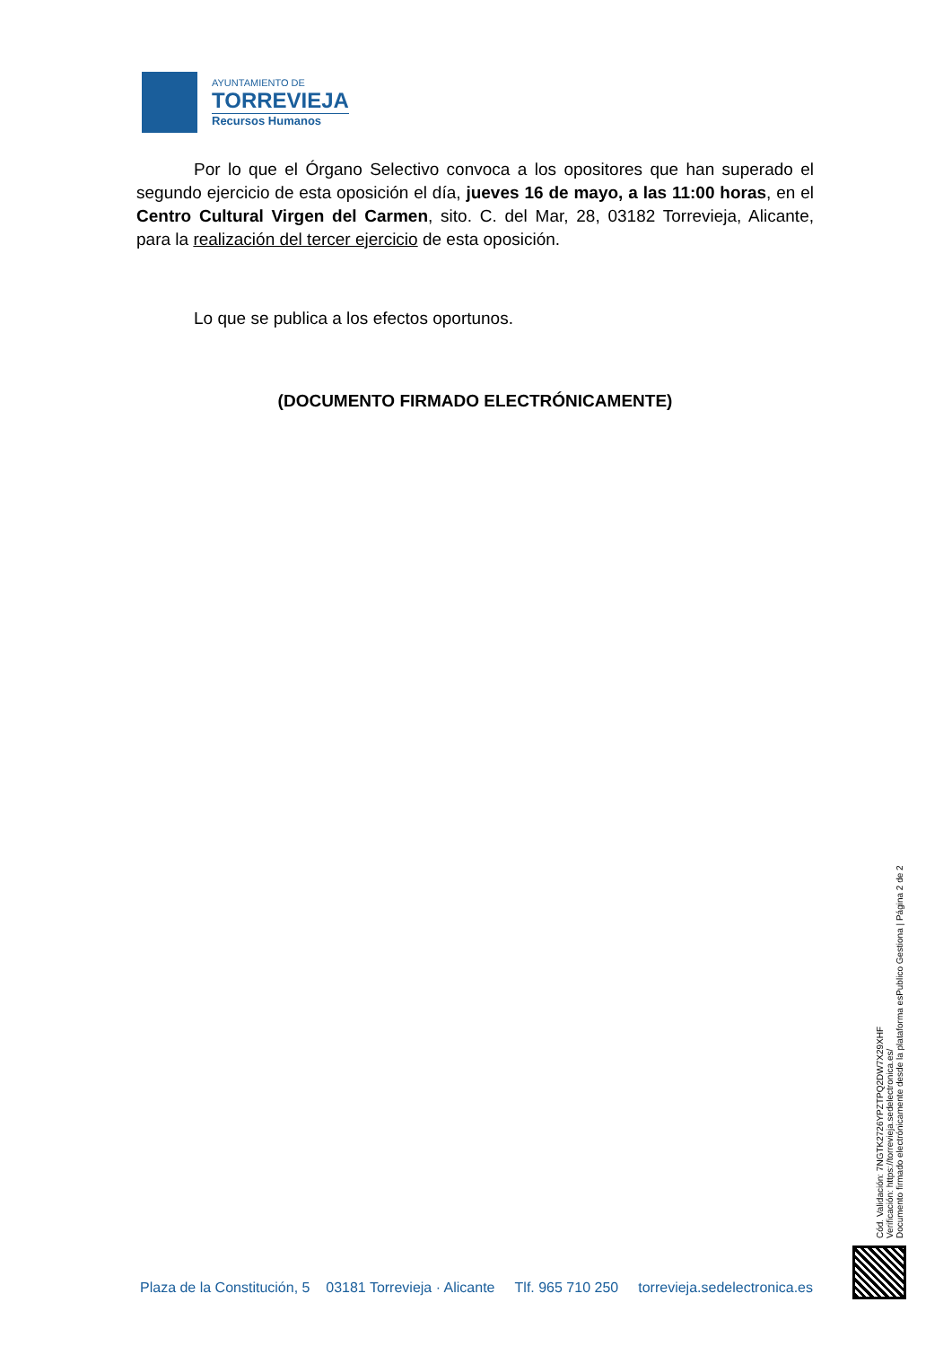AYUNTAMIENTO DE
TORREVIEJA
Recursos Humanos
Por lo que el Órgano Selectivo convoca a los opositores que han superado el segundo ejercicio de esta oposición el día, jueves 16 de mayo, a las 11:00 horas, en el Centro Cultural Virgen del Carmen, sito. C. del Mar, 28, 03182 Torrevieja, Alicante, para la realización del tercer ejercicio de esta oposición.
Lo que se publica a los efectos oportunos.
(DOCUMENTO FIRMADO ELECTRÓNICAMENTE)
Cód. Validación: 7NGTK2726YPZTPQ2DW7X29XHF
Verificación: https://torrevieja.sedelectronica.es/
Documento firmado electrónicamente desde la plataforma esPublico Gestiona | Página 2 de 2
Plaza de la Constitución, 5 03181 Torrevieja · Alicante Tlf. 965 710 250 torrevieja.sedelectronica.es